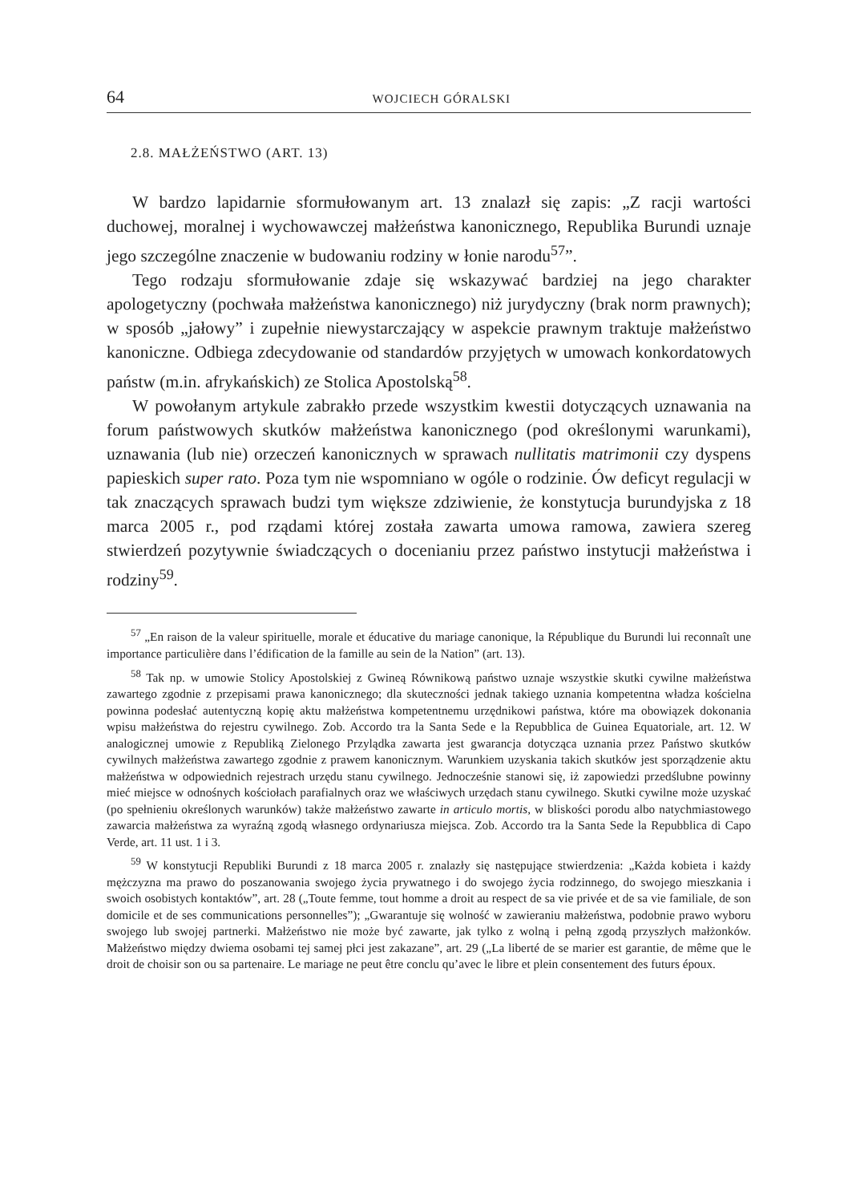64 WOJCIECH GÓRALSKI
2.8. MAŁŻEŃSTWO (ART. 13)
W bardzo lapidarnie sformułowanym art. 13 znalazł się zapis: „Z racji wartości duchowej, moralnej i wychowawczej małżeństwa kanonicznego, Republika Burundi uznaje jego szczególne znaczenie w budowaniu rodziny w łonie narodu<sup>57</sup>”.
Tego rodzaju sformułowanie zdaje się wskazywać bardziej na jego charakter apologetyczny (pochwała małżeństwa kanonicznego) niż jurydyczny (brak norm prawnych); w sposób „jałowy” i zupełnie niewystarczający w aspekcie prawnym traktuje małżeństwo kanoniczne. Odbiega zdecydowanie od standardów przyjętych w umowach konkordatowych państw (m.in. afrykańskich) ze Stolica Apostolską<sup>58</sup>.
W powołanym artykule zabrakło przede wszystkim kwestii dotyczących uznawania na forum państwowych skutków małżeństwa kanonicznego (pod określonymi warunkami), uznawania (lub nie) orzeczeń kanonicznych w sprawach nullitatis matrimonii czy dyspens papieskich super rato. Poza tym nie wspomniano w ogóle o rodzinie. Ów deficyt regulacji w tak znaczących sprawach budzi tym większe zdziwienie, że konstytucja burundyjska z 18 marca 2005 r., pod rządami której została zawarta umowa ramowa, zawiera szereg stwierdzeń pozytywnie świadczących o docenianiu przez państwo instytucji małżeństwa i rodziny<sup>59</sup>.
<sup>57</sup> „En raison de la valeur spirituelle, morale et éducative du mariage canonique, la République du Burundi lui reconnaît une importance particulière dans l’édification de la famille au sein de la Nation” (art. 13).
<sup>58</sup> Tak np. w umowie Stolicy Apostolskiej z Gwineą Równikową państwo uznaje wszystkie skutki cywilne małżeństwa zawartego zgodnie z przepisami prawa kanonicznego; dla skuteczności jednak takiego uznania kompetentna władza kościelna powinna podesłać autentyczną kopię aktu małżeństwa kompetentnemu urzędnikowi państwa, które ma obowiązek dokonania wpisu małżeństwa do rejestru cywilnego. Zob. Accordo tra la Santa Sede e la Repubblica de Guinea Equatoriale, art. 12. W analogicznej umowie z Republiką Zielonego Przylądka zawarta jest gwarancja dotycząca uznania przez Państwo skutków cywilnych małżeństwa zawartego zgodnie z prawem kanonicznym. Warunkiem uzyskania takich skutków jest sporządzenie aktu małżeństwa w odpowiednich rejestrach urzędu stanu cywilnego. Jednocześnie stanowi się, iż zapowiedzi przedślubne powinny mieć miejsce w odnośnych kościołach parafialnych oraz we właściwych urzędach stanu cywilnego. Skutki cywilne może uzyskać (po spełnieniu określonych warunków) także małżeństwo zawarte in articulo mortis, w bliskości porodu albo natychmiastowego zawarcia małżeństwa za wyraźną zgodą własnego ordynariusza miejsca. Zob. Accordo tra la Santa Sede la Repubblica di Capo Verde, art. 11 ust. 1 i 3.
<sup>59</sup> W konstytucji Republiki Burundi z 18 marca 2005 r. znalazły się następujące stwierdzenia: „Każda kobieta i każdy mężczyzna ma prawo do poszanowania swojego życia prywatnego i do swojego życia rodzinnego, do swojego mieszkania i swoich osobistych kontaktów”, art. 28 („Toute femme, tout homme a droit au respect de sa vie privée et de sa vie familiale, de son domicile et de ses communications personnelles”); „Gwarantuje się wolność w zawieraniu małżeństwa, podobnie prawo wyboru swojego lub swojej partnerki. Małżeństwo nie może być zawarte, jak tylko z wolną i pełną zgodą przyszłych małżonków. Małżeństwo między dwiema osobami tej samej płci jest zakazane”, art. 29 („La liberté de se marier est garantie, de même que le droit de choisir son ou sa partenaire. Le mariage ne peut être conclu qu’avec le libre et plein consentement des futurs époux.